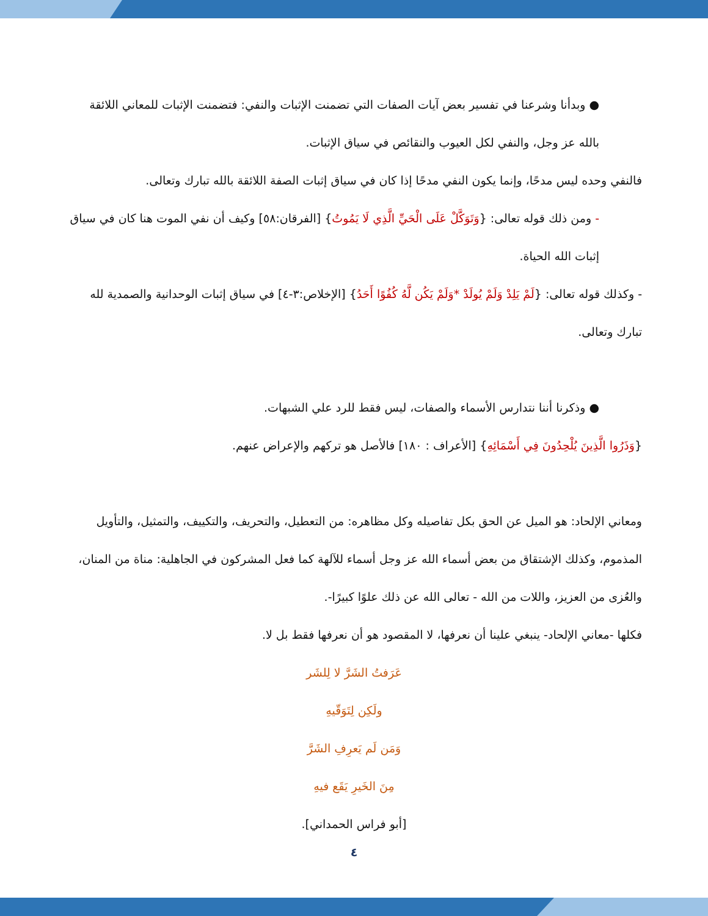● وبدأنا وشرعنا في تفسير بعض آيات الصفات التي تضمنت الإثبات والنفي: فتضمنت الإثبات للمعاني اللائقة بالله عز وجل، والنفي لكل العيوب والنقائص في سياق الإثبات.
فالنفي وحده ليس مدحًا، وإنما يكون النفي مدحًا إذا كان في سياق إثبات الصفة اللائقة بالله تبارك وتعالى.
- ومن ذلك قوله تعالى: {وَتَوَكَّلْ عَلَى الْحَيِّ الَّذِي لَا يَمُوتُ} [الفرقان:٥٨] وكيف أن نفي الموت هنا كان في سياق إثبات الله الحياة.
- وكذلك قوله تعالى: {لَمْ يَلِدْ وَلَمْ يُولَدْ *وَلَمْ يَكُن لَّهُ كُفُوًا أَحَدُ} [الإخلاص:٣-٤] في سياق إثبات الوحدانية والصمدية لله تبارك وتعالى.
● وذكرنا أننا نتدارس الأسماء والصفات، ليس فقط للرد علي الشبهات.
{وَذَرُوا الَّذِينَ يُلْحِدُونَ فِي أَسْمَائِهِ} [الأعراف : ١٨٠] فالأصل هو تركهم والإعراض عنهم.
ومعاني الإلحاد: هو الميل عن الحق بكل تفاصيله وكل مظاهره: من التعطيل، والتحريف، والتكييف، والتمثيل، والتأويل المذموم، وكذلك الإشتقاق من بعض أسماء الله عز وجل أسماء للآلهة كما فعل المشركون في الجاهلية: مناة من المنان، والعُزى من العزيز، واللات من الله - تعالى الله عن ذلك علوًا كبيرًا-.
فكلها -معاني الإلحاد- ينبغي علينا أن نعرفها، لا المقصود هو أن نعرفها فقط بل لا.
عَرَفتُ الشَرَّ لا لِلشَر
ولَكِن لِتَوَقّيهِ
وَمَن لَم يَعرِفِ الشَرَّ
مِنَ الخَيرِ يَقَع فيهِ
[أبو فراس الحمداني].
٤